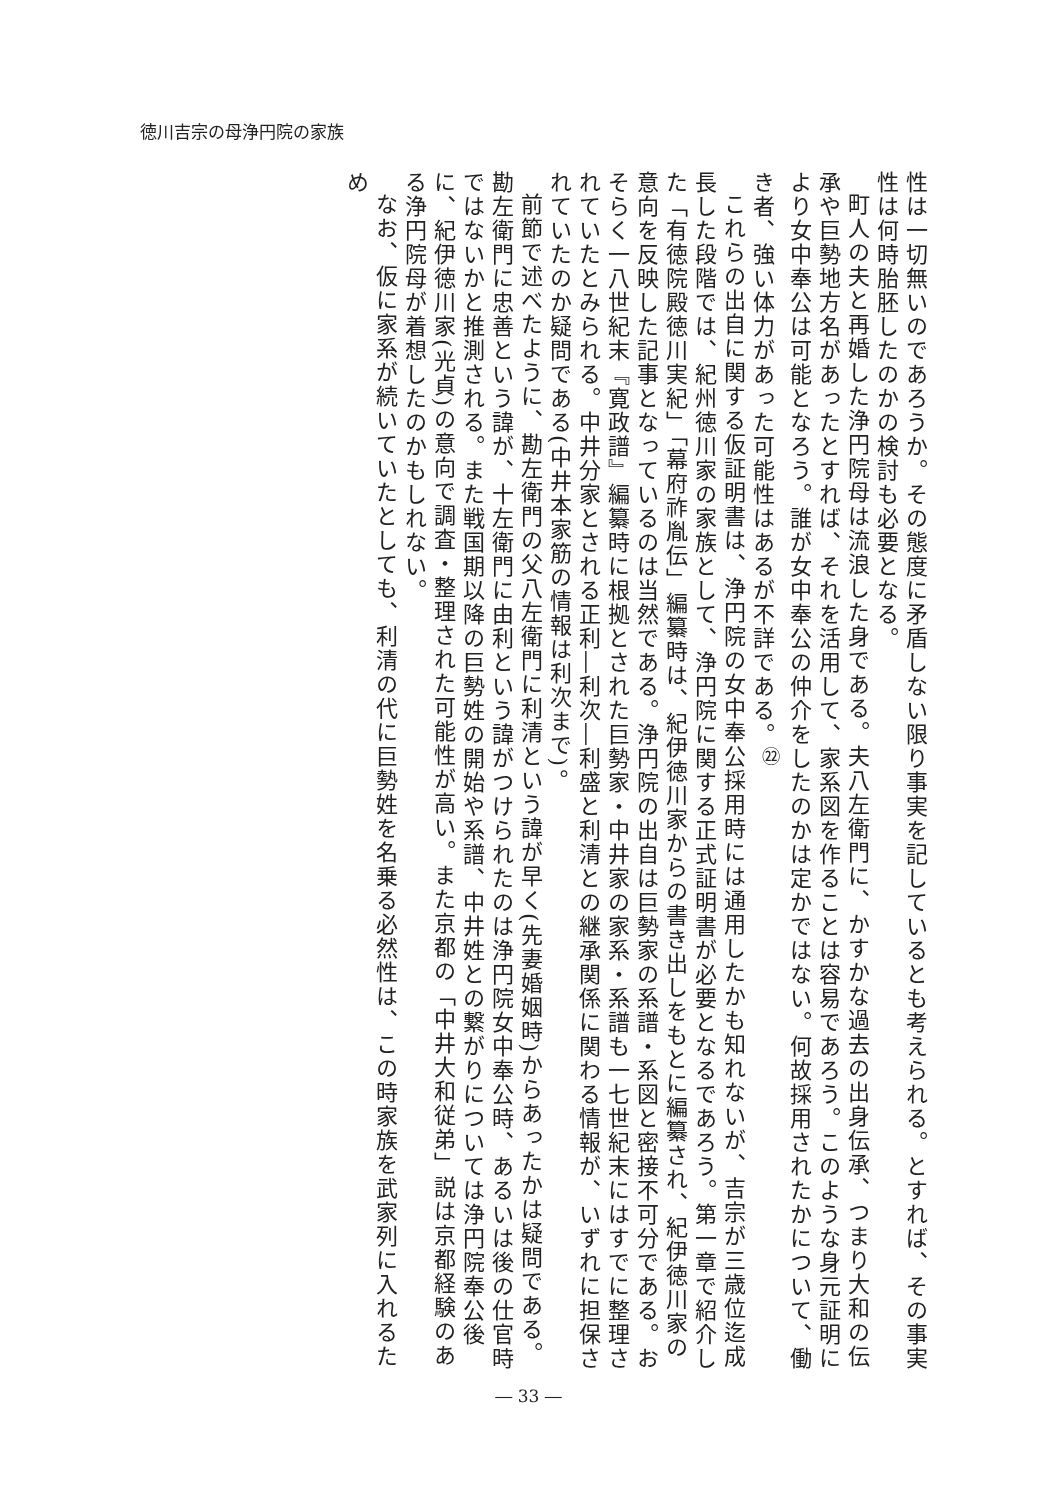徳川吉宗の母浄円院の家族
性は一切無いのであろうか。その態度に矛盾しない限り事実を記しているとも考えられる。とすれば、その事実性は何時胎胚したのかの検討も必要となる。
町人の夫と再婚した浄円院母は流浪した身である。夫八左衛門に、かすかな過去の出身伝承、つまり大和の伝承や巨勢地方名があったとすれば、それを活用して、家系図を作ることは容易であろう。このような身元証明により女中奉公は可能となろう。誰が女中奉公の仲介をしたのかは定かではない。何故採用されたかについて、働き者、強い体力があった可能性はあるが不詳である。<sup>㉒</sup>
これらの出自に関する仮証明書は、浄円院の女中奉公採用時には通用したかも知れないが、吉宗が三歳位迄成長した段階では、紀州徳川家の家族として、浄円院に関する正式証明書が必要となるであろう。第一章で紹介した「有徳院殿徳川実紀」「幕府祚胤伝」編纂時は、紀伊徳川家からの書き出しをもとに編纂され、紀伊徳川家の意向を反映した記事となっているのは当然である。浄円院の出自は巨勢家の系譜・系図と密接不可分である。おそらく一八世紀末『寛政譜』編纂時に根拠とされた巨勢家・中井家の家系・系譜も一七世紀末にはすでに整理されていたとみられる。中井分家とされる正利―利次―利盛と利清との継承関係に関わる情報が、いずれに担保されていたのか疑問である(中井本家筋の情報は利次まで)。
前節で述べたように、勘左衛門の父八左衛門に利清という諱が早く(先妻婚姻時)からあったかは疑問である。勘左衛門に忠善という諱が、十左衛門に由利という諱がつけられたのは浄円院女中奉公時、あるいは後の仕官時ではないかと推測される。また戦国期以降の巨勢姓の開始や系譜、中井姓との繋がりについては浄円院奉公後に、紀伊徳川家(光貞)の意向で調査・整理された可能性が高い。また京都の「中井大和従弟」説は京都経験のある浄円院母が着想したのかもしれない。
なお、仮に家系が続いていたとしても、利清の代に巨勢姓を名乗る必然性は、この時家族を武家列に入れるため
― 33 ―